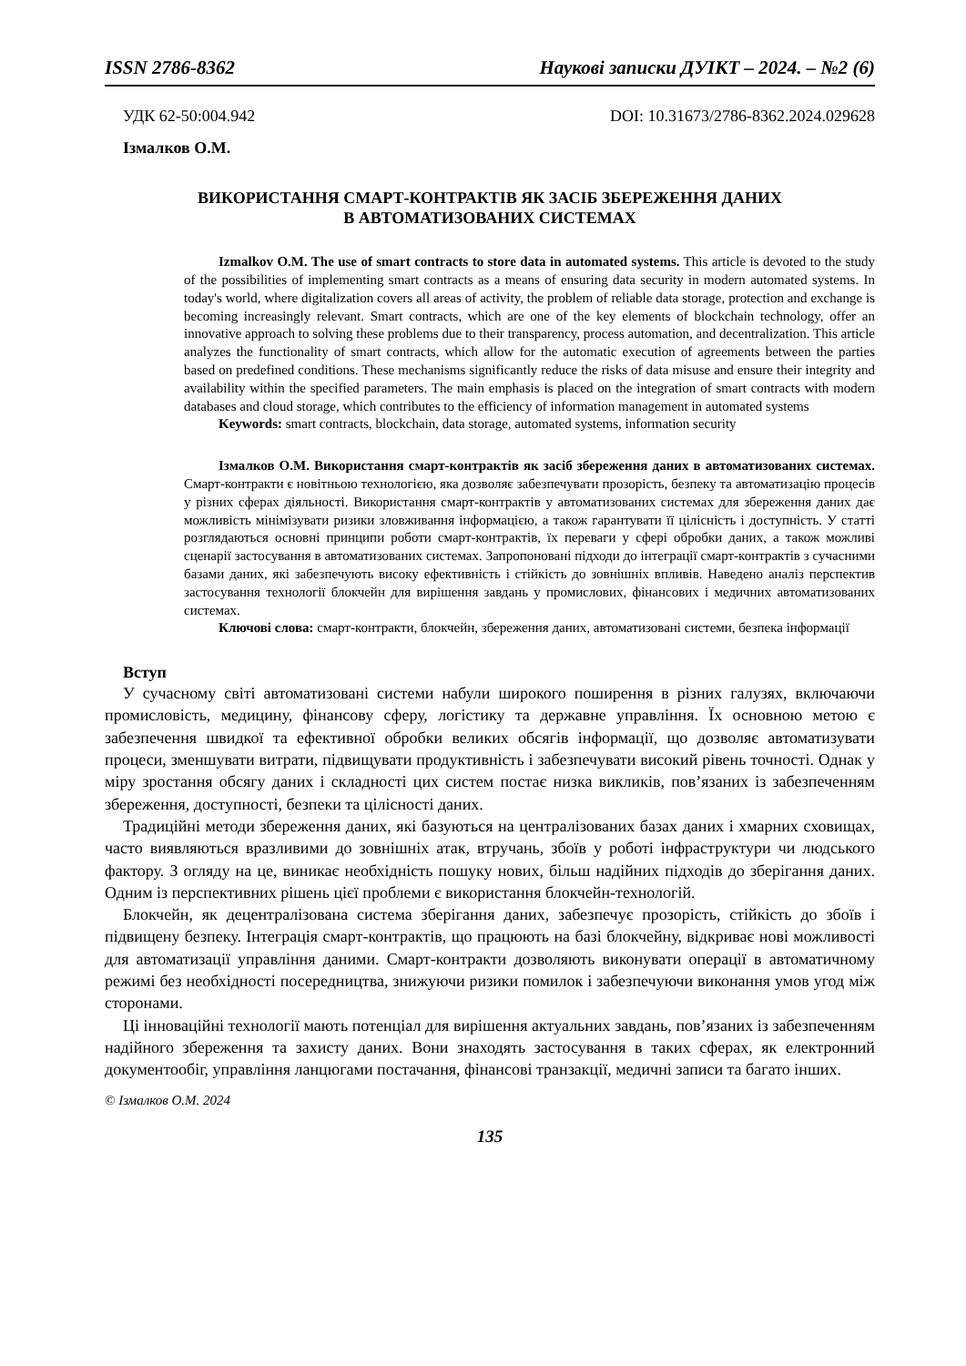ISSN 2786-8362 Наукові записки ДУІКТ – 2024. – №2 (6)
УДК 62-50:004.942 DOI: 10.31673/2786-8362.2024.029628
Ізмалков О.М.
ВИКОРИСТАННЯ СМАРТ-КОНТРАКТІВ ЯК ЗАСІБ ЗБЕРЕЖЕННЯ ДАНИХ
В АВТОМАТИЗОВАНИХ СИСТЕМАХ
Izmalkov O.M. The use of smart contracts to store data in automated systems. This article is devoted to the study of the possibilities of implementing smart contracts as a means of ensuring data security in modern automated systems. In today's world, where digitalization covers all areas of activity, the problem of reliable data storage, protection and exchange is becoming increasingly relevant. Smart contracts, which are one of the key elements of blockchain technology, offer an innovative approach to solving these problems due to their transparency, process automation, and decentralization. This article analyzes the functionality of smart contracts, which allow for the automatic execution of agreements between the parties based on predefined conditions. These mechanisms significantly reduce the risks of data misuse and ensure their integrity and availability within the specified parameters. The main emphasis is placed on the integration of smart contracts with modern databases and cloud storage, which contributes to the efficiency of information management in automated systems
Keywords: smart contracts, blockchain, data storage, automated systems, information security
Ізмалков О.М. Використання смарт-контрактів як засіб збереження даних в автоматизованих системах. Смарт-контракти є новітньою технологією, яка дозволяє забезпечувати прозорість, безпеку та автоматизацію процесів у різних сферах діяльності. Використання смарт-контрактів у автоматизованих системах для збереження даних дає можливість мінімізувати ризики зловживання інформацією, а також гарантувати її цілісність і доступність. У статті розглядаються основні принципи роботи смарт-контрактів, їх переваги у сфері обробки даних, а також можливі сценарії застосування в автоматизованих системах. Запропоновані підходи до інтеграції смарт-контрактів з сучасними базами даних, які забезпечують високу ефективність і стійкість до зовнішніх впливів. Наведено аналіз перспектив застосування технології блокчейн для вирішення завдань у промислових, фінансових і медичних автоматизованих системах.
Ключові слова: смарт-контракти, блокчейн, збереження даних, автоматизовані системи, безпека інформації
Вступ
У сучасному світі автоматизовані системи набули широкого поширення в різних галузях, включаючи промисловість, медицину, фінансову сферу, логістику та державне управління. Їх основною метою є забезпечення швидкої та ефективної обробки великих обсягів інформації, що дозволяє автоматизувати процеси, зменшувати витрати, підвищувати продуктивність і забезпечувати високий рівень точності. Однак у міру зростання обсягу даних і складності цих систем постає низка викликів, пов’язаних із забезпеченням збереження, доступності, безпеки та цілісності даних.
Традиційні методи збереження даних, які базуються на централізованих базах даних і хмарних сховищах, часто виявляються вразливими до зовнішніх атак, втручань, збоїв у роботі інфраструктури чи людського фактору. З огляду на це, виникає необхідність пошуку нових, більш надійних підходів до зберігання даних. Одним із перспективних рішень цієї проблеми є використання блокчейн-технологій.
Блокчейн, як децентралізована система зберігання даних, забезпечує прозорість, стійкість до збоїв і підвищену безпеку. Інтеграція смарт-контрактів, що працюють на базі блокчейну, відкриває нові можливості для автоматизації управління даними. Смарт-контракти дозволяють виконувати операції в автоматичному режимі без необхідності посередництва, знижуючи ризики помилок і забезпечуючи виконання умов угод між сторонами.
Ці інноваційні технології мають потенціал для вирішення актуальних завдань, пов’язаних із забезпеченням надійного збереження та захисту даних. Вони знаходять застосування в таких сферах, як електронний документообіг, управління ланцюгами постачання, фінансові транзакції, медичні записи та багато інших.
© Ізмалков О.М. 2024
135